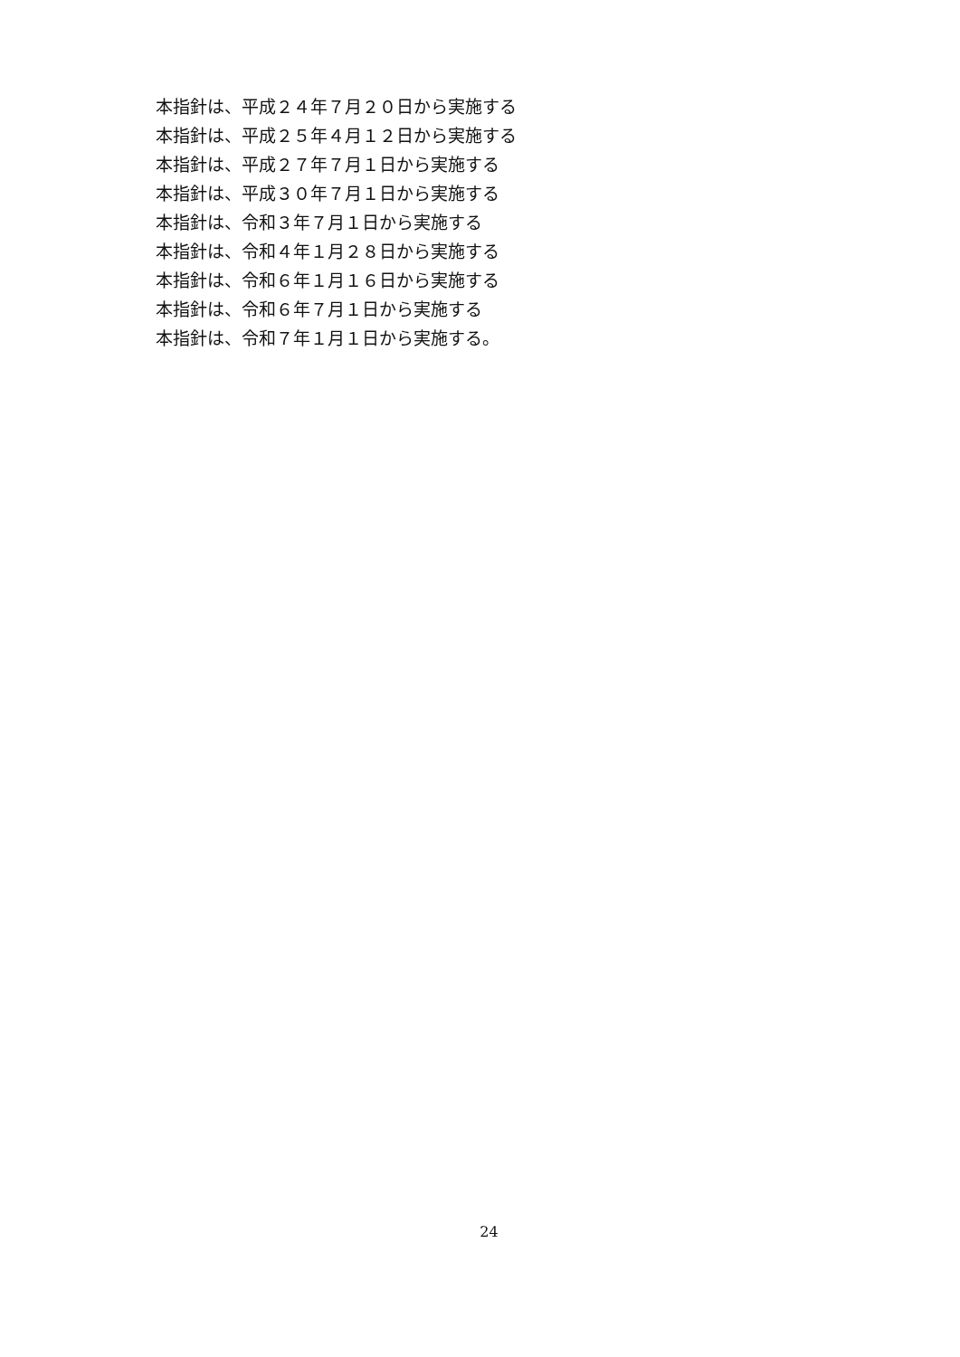本指針は、平成２４年７月２０日から実施する
本指針は、平成２５年４月１２日から実施する
本指針は、平成２７年７月１日から実施する
本指針は、平成３０年７月１日から実施する
本指針は、令和３年７月１日から実施する
本指針は、令和４年１月２８日から実施する
本指針は、令和６年１月１６日から実施する
本指針は、令和６年７月１日から実施する
本指針は、令和７年１月１日から実施する。
24